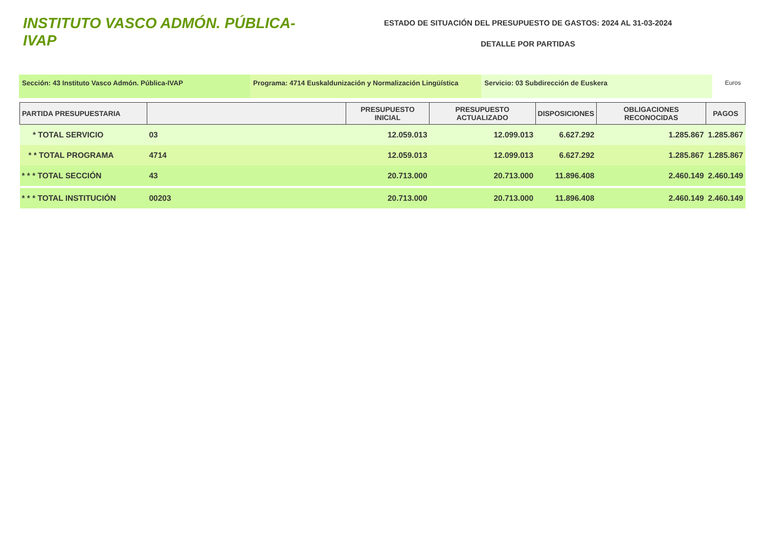INSTITUTO VASCO ADMÓN. PÚBLICA-IVAP
ESTADO DE SITUACIÓN DEL PRESUPUESTO DE GASTOS: 2024 AL 31-03-2024
DETALLE POR PARTIDAS
Sección: 43 Instituto Vasco Admón. Pública-IVAP Programa: 4714 Euskaldunización y Normalización Lingüística
Servicio: 03 Subdirección de Euskera Euros
| PARTIDA PRESUPUESTARIA | | PRESUPUESTO INICIAL | PRESUPUESTO ACTUALIZADO | DISPOSICIONES | OBLIGACIONES RECONOCIDAS | PAGOS |
| --- | --- | --- | --- | --- | --- | --- |
| * TOTAL SERVICIO | 03 | 12.059.013 | 12.099.013 | 6.627.292 | 1.285.867 | 1.285.867 |
| * * TOTAL PROGRAMA | 4714 | 12.059.013 | 12.099.013 | 6.627.292 | 1.285.867 | 1.285.867 |
| * * * TOTAL SECCIÓN | 43 | 20.713.000 | 20.713.000 | 11.896.408 | 2.460.149 | 2.460.149 |
| * * * TOTAL INSTITUCIÓN | 00203 | 20.713.000 | 20.713.000 | 11.896.408 | 2.460.149 | 2.460.149 |